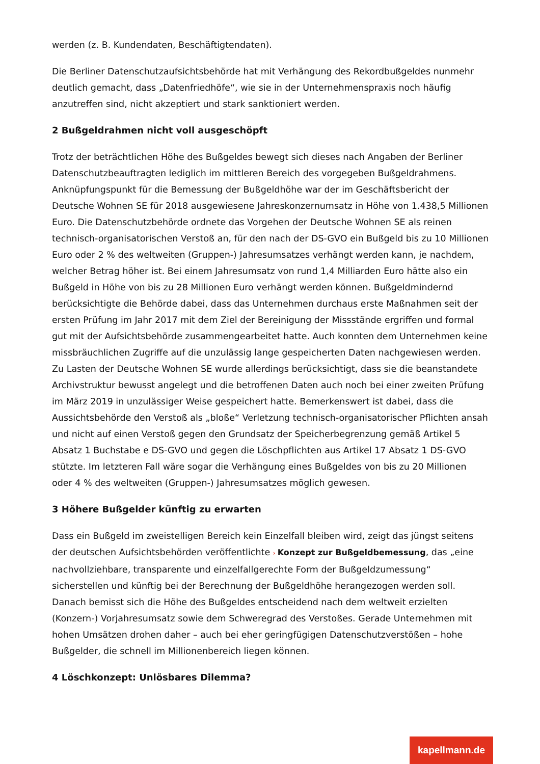werden (z. B. Kundendaten, Beschäftigtendaten).
Die Berliner Datenschutzaufsichtsbehörde hat mit Verhängung des Rekordbußgeldes nunmehr deutlich gemacht, dass „Datenfriedhöfe“, wie sie in der Unternehmenspraxis noch häufig anzutreffen sind, nicht akzeptiert und stark sanktioniert werden.
2 Bußgeldrahmen nicht voll ausgeschöpft
Trotz der beträchtlichen Höhe des Bußgeldes bewegt sich dieses nach Angaben der Berliner Datenschutzbeauftragten lediglich im mittleren Bereich des vorgegeben Bußgeldrahmens. Anknüpfungspunkt für die Bemessung der Bußgeldhöhe war der im Geschäftsbericht der Deutsche Wohnen SE für 2018 ausgewiesene Jahreskonzernumsatz in Höhe von 1.438,5 Millionen Euro. Die Datenschutzbehörde ordnete das Vorgehen der Deutsche Wohnen SE als reinen technisch-organisatorischen Verstoß an, für den nach der DS-GVO ein Bußgeld bis zu 10 Millionen Euro oder 2 % des weltweiten (Gruppen-) Jahresumsatzes verhängt werden kann, je nachdem, welcher Betrag höher ist. Bei einem Jahresumsatz von rund 1,4 Milliarden Euro hätte also ein Bußgeld in Höhe von bis zu 28 Millionen Euro verhängt werden können. Bußgeldmindernd berücksichtigte die Behörde dabei, dass das Unternehmen durchaus erste Maßnahmen seit der ersten Prüfung im Jahr 2017 mit dem Ziel der Bereinigung der Missstände ergriffen und formal gut mit der Aufsichtsbehörde zusammengearbeitet hatte. Auch konnten dem Unternehmen keine missbräuchlichen Zugriffe auf die unzulässig lange gespeicherten Daten nachgewiesen werden. Zu Lasten der Deutsche Wohnen SE wurde allerdings berücksichtigt, dass sie die beanstandete Archivstruktur bewusst angelegt und die betroffenen Daten auch noch bei einer zweiten Prüfung im März 2019 in unzulässiger Weise gespeichert hatte. Bemerkenswert ist dabei, dass die Aussichtsbehörde den Verstoß als „bloße“ Verletzung technisch-organisatorischer Pflichten ansah und nicht auf einen Verstoß gegen den Grundsatz der Speicherbegrenzung gemäß Artikel 5 Absatz 1 Buchstabe e DS-GVO und gegen die Löschpflichten aus Artikel 17 Absatz 1 DS-GVO stützte. Im letzteren Fall wäre sogar die Verhängung eines Bußgeldes von bis zu 20 Millionen oder 4 % des weltweiten (Gruppen-) Jahresumsatzes möglich gewesen.
3 Höhere Bußgelder künftig zu erwarten
Dass ein Bußgeld im zweistelligen Bereich kein Einzelfall bleiben wird, zeigt das jüngst seitens der deutschen Aufsichtsbehörden veröffentlichte › Konzept zur Bußgeldbemessung, das „eine nachvollziehbare, transparente und einzelfallgerechte Form der Bußgeldzumessung“ sicherstellen und künftig bei der Berechnung der Bußgeldhöhe herangezogen werden soll. Danach bemisst sich die Höhe des Bußgeldes entscheidend nach dem weltweit erzielten (Konzern-) Vorjahresumsatz sowie dem Schweregrad des Verstoßes. Gerade Unternehmen mit hohen Umsätzen drohen daher – auch bei eher geringfügigen Datenschutzverstößen – hohe Bußgelder, die schnell im Millionenbereich liegen können.
4 Löschkonzept: Unlösbares Dilemma?
kapellmann.de